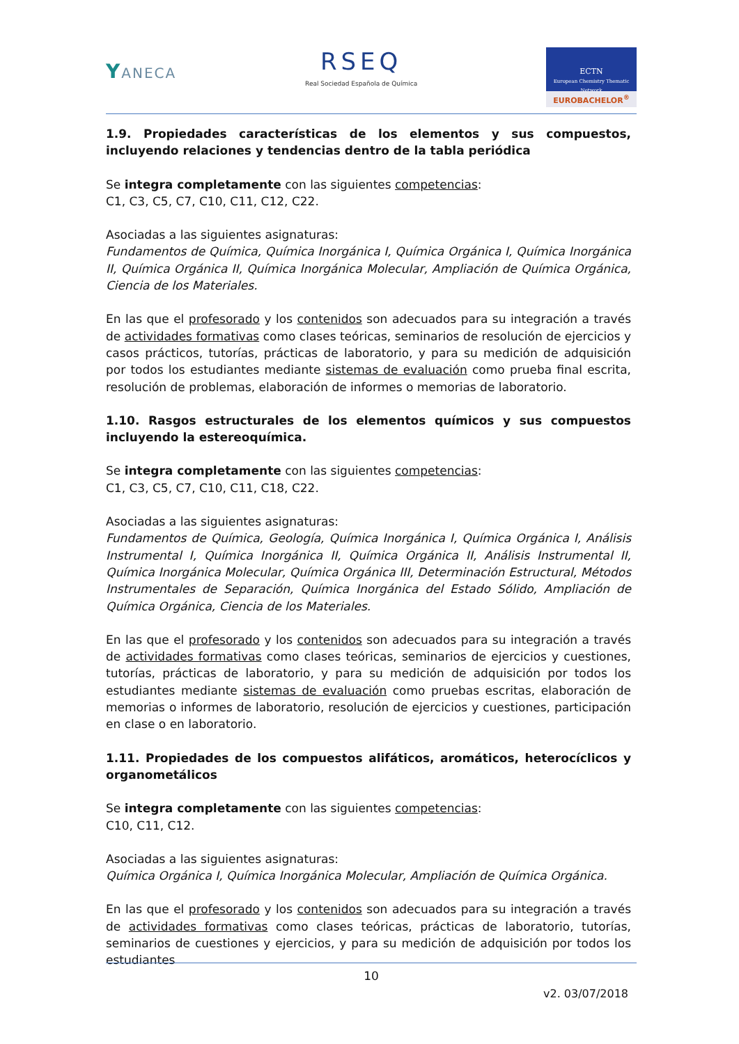YANECA
RSEQ
Real Sociedad Española de Química
ECTN
European Chemistry Thematic Network
EUROBACHELOR<sup>®</sup>
1.9. Propiedades características de los elementos y sus compuestos, incluyendo relaciones y tendencias dentro de la tabla periódica
Se integra completamente con las siguientes competencias:
C1, C3, C5, C7, C10, C11, C12, C22.
Asociadas a las siguientes asignaturas:
Fundamentos de Química, Química Inorgánica I, Química Orgánica I, Química Inorgánica II, Química Orgánica II, Química Inorgánica Molecular, Ampliación de Química Orgánica, Ciencia de los Materiales.
En las que el profesorado y los contenidos son adecuados para su integración a través de actividades formativas como clases teóricas, seminarios de resolución de ejercicios y casos prácticos, tutorías, prácticas de laboratorio, y para su medición de adquisición por todos los estudiantes mediante sistemas de evaluación como prueba final escrita, resolución de problemas, elaboración de informes o memorias de laboratorio.
1.10. Rasgos estructurales de los elementos químicos y sus compuestos incluyendo la estereoquímica.
Se integra completamente con las siguientes competencias:
C1, C3, C5, C7, C10, C11, C18, C22.
Asociadas a las siguientes asignaturas:
Fundamentos de Química, Geología, Química Inorgánica I, Química Orgánica I, Análisis Instrumental I, Química Inorgánica II, Química Orgánica II, Análisis Instrumental II, Química Inorgánica Molecular, Química Orgánica III, Determinación Estructural, Métodos Instrumentales de Separación, Química Inorgánica del Estado Sólido, Ampliación de Química Orgánica, Ciencia de los Materiales.
En las que el profesorado y los contenidos son adecuados para su integración a través de actividades formativas como clases teóricas, seminarios de ejercicios y cuestiones, tutorías, prácticas de laboratorio, y para su medición de adquisición por todos los estudiantes mediante sistemas de evaluación como pruebas escritas, elaboración de memorias o informes de laboratorio, resolución de ejercicios y cuestiones, participación en clase o en laboratorio.
1.11. Propiedades de los compuestos alifáticos, aromáticos, heterocíclicos y organometálicos
Se integra completamente con las siguientes competencias:
C10, C11, C12.
Asociadas a las siguientes asignaturas:
Química Orgánica I, Química Inorgánica Molecular, Ampliación de Química Orgánica.
En las que el profesorado y los contenidos son adecuados para su integración a través de actividades formativas como clases teóricas, prácticas de laboratorio, tutorías, seminarios de cuestiones y ejercicios, y para su medición de adquisición por todos los estudiantes
10
v2. 03/07/2018